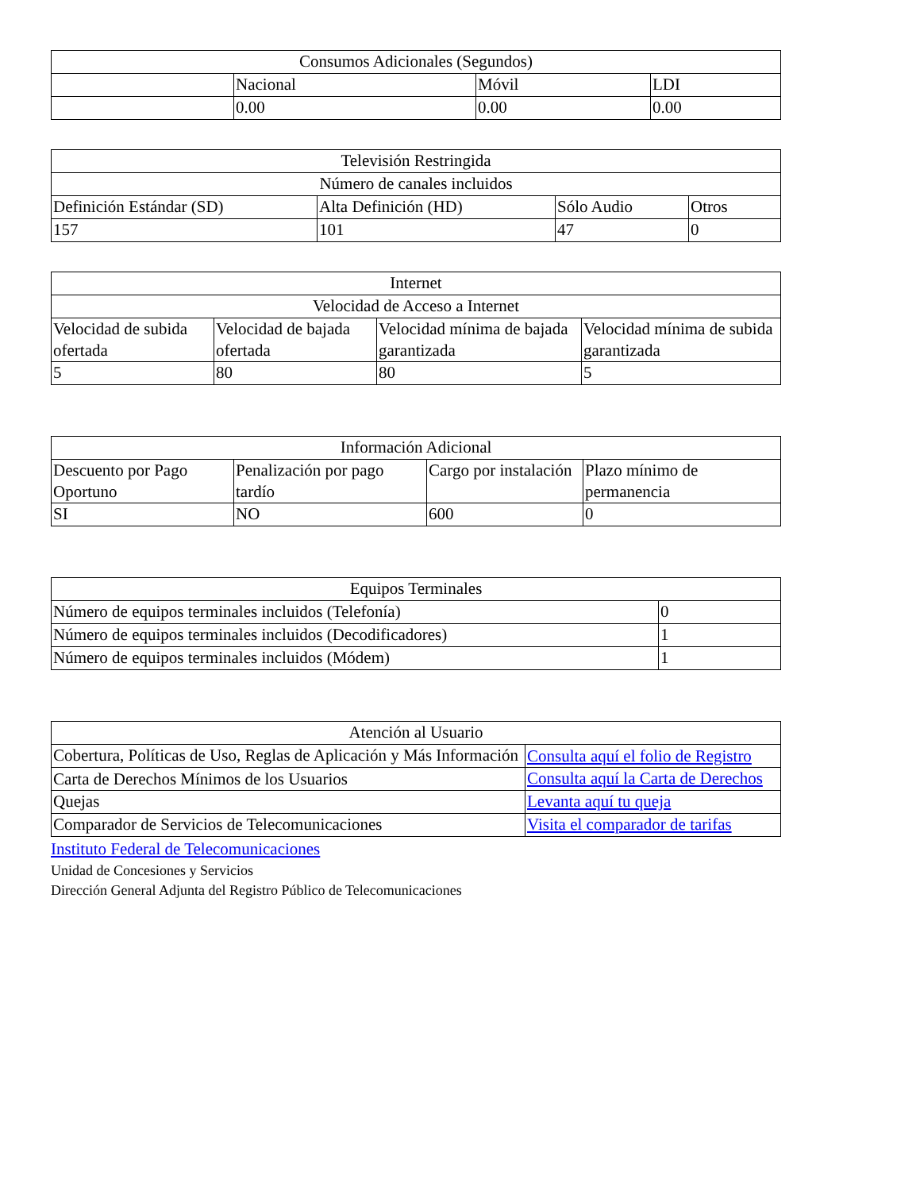| Consumos Adicionales (Segundos) | | | |
| --- | --- | --- | --- |
| | Nacional | Móvil | LDI |
| | 0.00 | 0.00 | 0.00 |
| Televisión Restringida | | | |
| --- | --- | --- | --- |
| Número de canales incluidos | | | |
| Definición Estándar (SD) | Alta Definición (HD) | Sólo Audio | Otros |
| 157 | 101 | 47 | 0 |
| Internet | | | |
| --- | --- | --- | --- |
| Velocidad de Acceso a Internet | | | |
| Velocidad de subida ofertada | Velocidad de bajada ofertada | Velocidad mínima de bajada garantizada | Velocidad mínima de subida garantizada |
| 5 | 80 | 80 | 5 |
| Información Adicional | | | |
| --- | --- | --- | --- |
| Descuento por Pago Oportuno | Penalización por pago tardío | Cargo por instalación | Plazo mínimo de permanencia |
| SI | NO | 600 | 0 |
| Equipos Terminales | |
| --- | --- |
| Número de equipos terminales incluidos (Telefonía) | 0 |
| Número de equipos terminales incluidos (Decodificadores) | 1 |
| Número de equipos terminales incluidos (Módem) | 1 |
| Atención al Usuario | |
| --- | --- |
| Cobertura, Políticas de Uso, Reglas de Aplicación y Más Información | Consulta aquí el folio de Registro |
| Carta de Derechos Mínimos de los Usuarios | Consulta aquí la Carta de Derechos |
| Quejas | Levanta aquí tu queja |
| Comparador de Servicios de Telecomunicaciones | Visita el comparador de tarifas |
Instituto Federal de Telecomunicaciones
Unidad de Concesiones y Servicios
Dirección General Adjunta del Registro Público de Telecomunicaciones